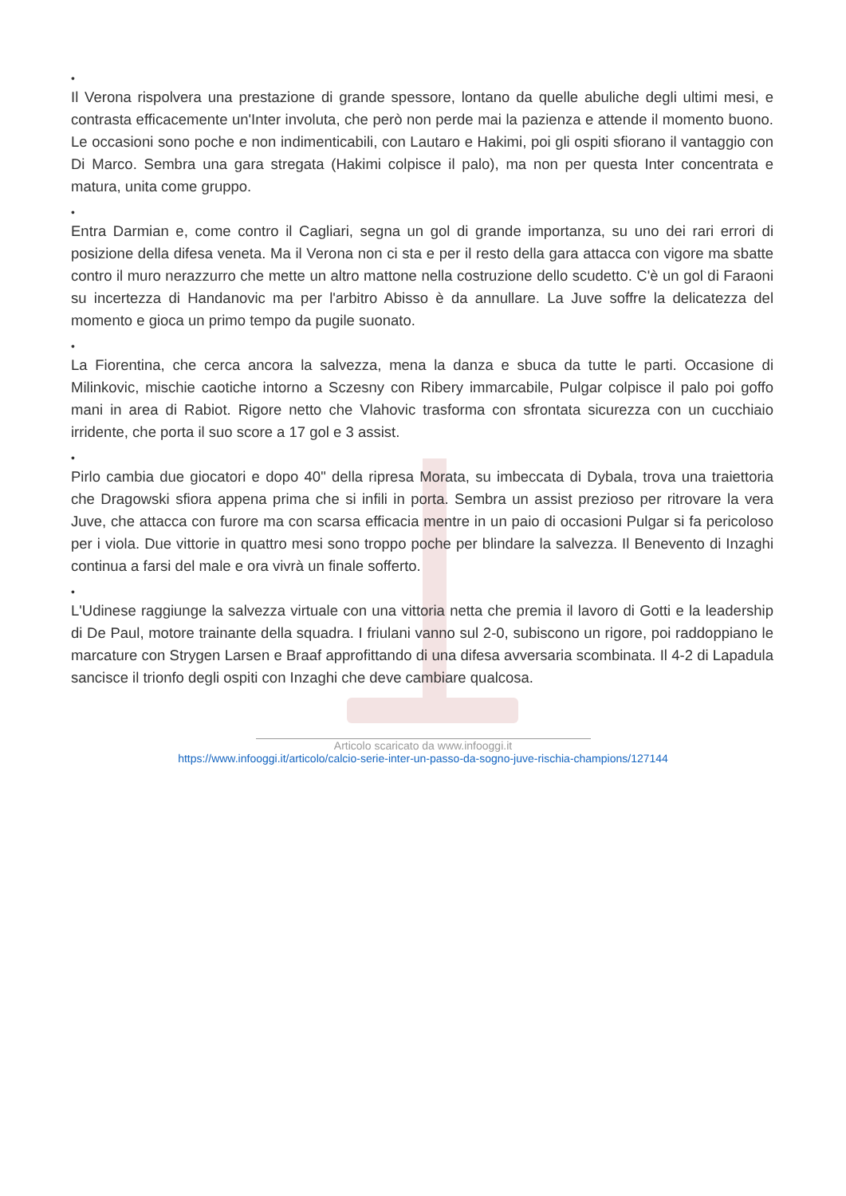•
Il Verona rispolvera una prestazione di grande spessore, lontano da quelle abuliche degli ultimi mesi, e contrasta efficacemente un'Inter involuta, che però non perde mai la pazienza e attende il momento buono. Le occasioni sono poche e non indimenticabili, con Lautaro e Hakimi, poi gli ospiti sfiorano il vantaggio con Di Marco. Sembra una gara stregata (Hakimi colpisce il palo), ma non per questa Inter concentrata e matura, unita come gruppo.
•
Entra Darmian e, come contro il Cagliari, segna un gol di grande importanza, su uno dei rari errori di posizione della difesa veneta. Ma il Verona non ci sta e per il resto della gara attacca con vigore ma sbatte contro il muro nerazzurro che mette un altro mattone nella costruzione dello scudetto. C'è un gol di Faraoni su incertezza di Handanovic ma per l'arbitro Abisso è da annullare. La Juve soffre la delicatezza del momento e gioca un primo tempo da pugile suonato.
•
La Fiorentina, che cerca ancora la salvezza, mena la danza e sbuca da tutte le parti. Occasione di Milinkovic, mischie caotiche intorno a Sczesny con Ribery immarcabile, Pulgar colpisce il palo poi goffo mani in area di Rabiot. Rigore netto che Vlahovic trasforma con sfrontata sicurezza con un cucchiaio irridente, che porta il suo score a 17 gol e 3 assist.
•
Pirlo cambia due giocatori e dopo 40" della ripresa Morata, su imbeccata di Dybala, trova una traiettoria che Dragowski sfiora appena prima che si infili in porta. Sembra un assist prezioso per ritrovare la vera Juve, che attacca con furore ma con scarsa efficacia mentre in un paio di occasioni Pulgar si fa pericoloso per i viola. Due vittorie in quattro mesi sono troppo poche per blindare la salvezza. Il Benevento di Inzaghi continua a farsi del male e ora vivrà un finale sofferto.
•
L'Udinese raggiunge la salvezza virtuale con una vittoria netta che premia il lavoro di Gotti e la leadership di De Paul, motore trainante della squadra. I friulani vanno sul 2-0, subiscono un rigore, poi raddoppiano le marcature con Strygen Larsen e Braaf approfittando di una difesa avversaria scombinata. Il 4-2 di Lapadula sancisce il trionfo degli ospiti con Inzaghi che deve cambiare qualcosa.
Articolo scaricato da www.infooggi.it
https://www.infooggi.it/articolo/calcio-serie-inter-un-passo-da-sogno-juve-rischia-champions/127144